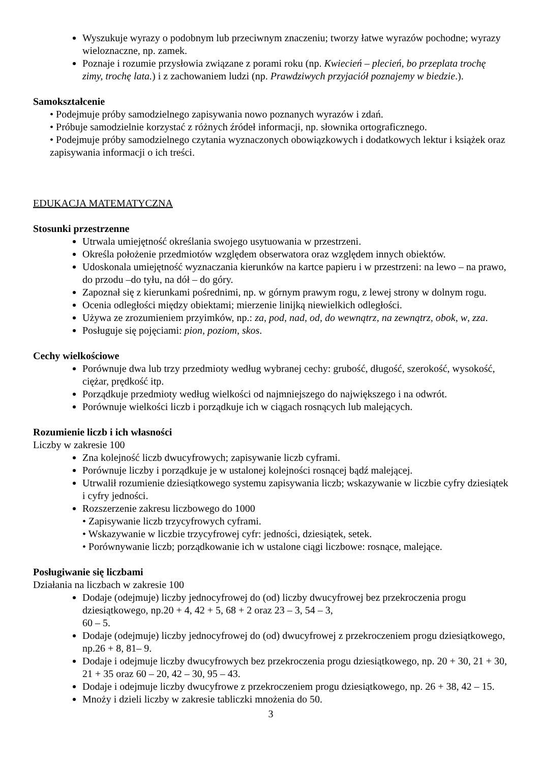Wyszukuje wyrazy o podobnym lub przeciwnym znaczeniu; tworzy łatwe wyrazów pochodne; wyrazy wieloznaczne, np. zamek.
Poznaje i rozumie przysłowia związane z porami roku (np. Kwiecień – plecień, bo przeplata trochę zimy, trochę lata.) i z zachowaniem ludzi (np. Prawdziwych przyjaciół poznajemy w biedzie.).
Samokształcenie
• Podejmuje próby samodzielnego zapisywania nowo poznanych wyrazów i zdań.
• Próbuje samodzielnie korzystać z różnych źródeł informacji, np. słownika ortograficznego.
• Podejmuje próby samodzielnego czytania wyznaczonych obowiązkowych i dodatkowych lektur i książek oraz zapisywania informacji o ich treści.
EDUKACJA MATEMATYCZNA
Stosunki przestrzenne
Utrwala umiejętność określania swojego usytuowania w przestrzeni.
Określa położenie przedmiotów względem obserwatora oraz względem innych obiektów.
Udoskonala umiejętność wyznaczania kierunków na kartce papieru i w przestrzeni: na lewo – na prawo, do przodu –do tyłu, na dół – do góry.
Zapoznał się z kierunkami pośrednimi, np. w górnym prawym rogu, z lewej strony w dolnym rogu.
Ocenia odległości między obiektami; mierzenie linijką niewielkich odległości.
Używa ze zrozumieniem przyimków, np.: za, pod, nad, od, do wewnątrz, na zewnątrz, obok, w, zza.
Posługuje się pojęciami: pion, poziom, skos.
Cechy wielkościowe
Porównuje dwa lub trzy przedmioty według wybranej cechy: grubość, długość, szerokość, wysokość, ciężar, prędkość itp.
Porządkuje przedmioty według wielkości od najmniejszego do największego i na odwrót.
Porównuje wielkości liczb i porządkuje ich w ciągach rosnących lub malejących.
Rozumienie liczb i ich własności
Liczby w zakresie 100
Zna kolejność liczb dwucyfrowych; zapisywanie liczb cyframi.
Porównuje liczby i porządkuje je w ustalonej kolejności rosnącej bądź malejącej.
Utrwalił rozumienie dziesiątkowego systemu zapisywania liczb; wskazywanie w liczbie cyfry dziesiątek i cyfry jedności.
Rozszerzenie zakresu liczbowego do 1000
• Zapisywanie liczb trzycyfrowych cyframi.
• Wskazywanie w liczbie trzycyfrowej cyfr: jedności, dziesiątek, setek.
• Porównywanie liczb; porządkowanie ich w ustalone ciągi liczbowe: rosnące, malejące.
Posługiwanie się liczbami
Działania na liczbach w zakresie 100
Dodaje (odejmuje) liczby jednocyfrowej do (od) liczby dwucyfrowej bez przekroczenia progu dziesiątkowego, np.20 + 4, 42 + 5, 68 + 2 oraz 23 – 3, 54 – 3,
60 – 5.
Dodaje (odejmuje) liczby jednocyfrowej do (od) dwucyfrowej z przekroczeniem progu dziesiątkowego, np.26 + 8, 81– 9.
Dodaje i odejmuje liczby dwucyfrowych bez przekroczenia progu dziesiątkowego, np. 20 + 30, 21 + 30, 21 + 35 oraz 60 – 20, 42 – 30, 95 – 43.
Dodaje i odejmuje liczby dwucyfrowe z przekroczeniem progu dziesiątkowego, np. 26 + 38, 42 – 15.
Mnoży i dzieli liczby w zakresie tabliczki mnożenia do 50.
3